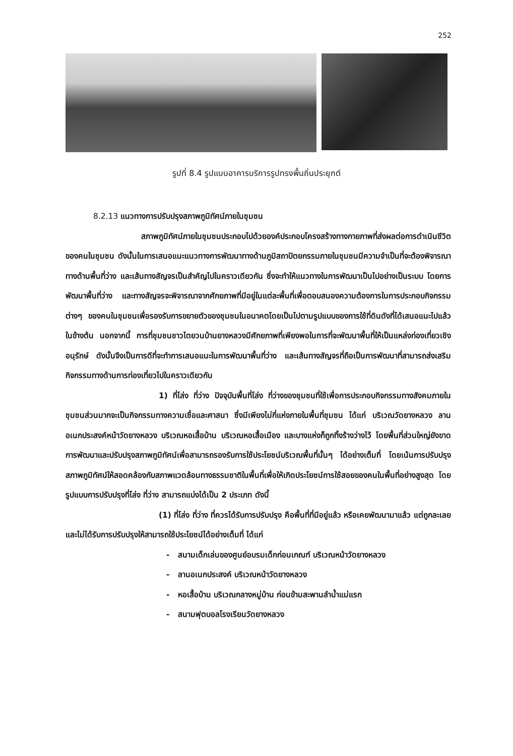252
รูปที่ 8.4 รูปแบบอาคารบริการรูปทรงพื้นถิ่นประยุกต์
8.2.13 แนวทางการปรับปรุงสภาพภูมิทัศน์ภายในชุมชน
สภาพภูมิทัศน์ภายในชุมชนประกอบไปด้วยองค์ประกอบโครงสร้างทางกายภาพที่ส่งผลต่อการดำเนินชีวิตของคนในชุมชน ดังนั้นในการเสนอแนะแนวทางการพัฒนาทางด้านภูมิสถาปัตยกรรมภายในชุมชนมีความจำเป็นที่จะต้องพิจารณาทางด้านพื้นที่ว่าง และเส้นทางสัญจรเป็นสำคัญไปในคราวเดียวกัน ซึ่งจะทำให้แนวทางในการพัฒนาเป็นไปอย่างเป็นระบบ โดยการพัฒนาพื้นที่ว่าง และทางสัญจรจะพิจารณาจากศักยภาพที่มีอยู่ในแต่ละพื้นที่เพื่อตอบสนองความต้องการในการประกอบกิจกรรมต่างๆ ของคนในชุมชนเพื่อรองรับการขยายตัวของชุมชนในอนาคตโดยเป็นไปตามรูปแบบของการใช้ที่ดินดังที่ได้เสนอแนะไปแล้วในข้างต้น นอกจากนี้ การที่ชุมชนชาวไตยวนบ้านยางหลวงมีศักยภาพที่เพียงพอในการที่จะพัฒนาพื้นที่ให้เป็นแหล่งท่องเที่ยวเชิงอนุรักษ์ ดังนั้นจึงเป็นการดีที่จะทำการเสนอแนะในการพัฒนาพื้นที่ว่าง และเส้นทางสัญจรที่ถือเป็นการพัฒนาที่สามารถส่งเสริมกิจกรรมทางด้านการท่องเที่ยวไปในคราวเดียวกัน
1) ที่โล่ง ที่ว่าง ปัจจุบันพื้นที่โล่ง ที่ว่างของชุมชนที่ใช้เพื่อการประกอบกิจกรรมทางสังคมภายในชุมชนส่วนมากจะเป็นกิจกรรมทางความเชื่อและศาสนา ซึ่งมีเพียงไม่กี่แห่งภายในพื้นที่ชุมชน ได้แก่ บริเวณวัดยางหลวง ลานอเนกประสงค์หน้าวัดยางหลวง บริเวณหอเสื้อบ้าน บริเวณหอเสื้อเมือง และบางแห่งก็ถูกทิ้งร้างว่างไว้ โดยพื้นที่ส่วนใหญ่ยังขาดการพัฒนาและปรับปรุงสภาพภูมิทัศน์เพื่อสามารถรองรับการใช้ประโยชน์บริเวณพื้นที่นั้นๆ ได้อย่างเต็มที่ โดยเน้นการปรับปรุงสภาพภูมิทัศน์ให้สอดคล้องกับสภาพแวดล้อมทางธรรมชาติในพื้นที่เพื่อให้เกิดประโยชน์การใช้สอยของคนในพื้นที่อย่างสูงสุด โดยรูปแบบการปรับปรุงที่โล่ง ที่ว่าง สามารถแบ่งได้เป็น 2 ประเภท ดังนี้
(1) ที่โล่ง ที่ว่าง ที่ควรได้รับการปรับปรุง คือพื้นที่ที่มีอยู่แล้ว หรือเคยพัฒนามาแล้ว แต่ถูกละเลย และไม่ได้รับการปรับปรุงให้สามารถใช้ประโยชน์ได้อย่างเต็มที่ ได้แก่
- สนามเด็กเล่นของศูนย์อบรมเด็กก่อนเกณฑ์ บริเวณหน้าวัดยางหลวง
- ลานอเนกประสงค์ บริเวณหน้าวัดยางหลวง
- หอเสื้อบ้าน บริเวณกลางหมู่บ้าน ก่อนข้ามสะพานลำน้ำแม่แรก
- สนามฟุตบอลโรงเรียนวัดยางหลวง